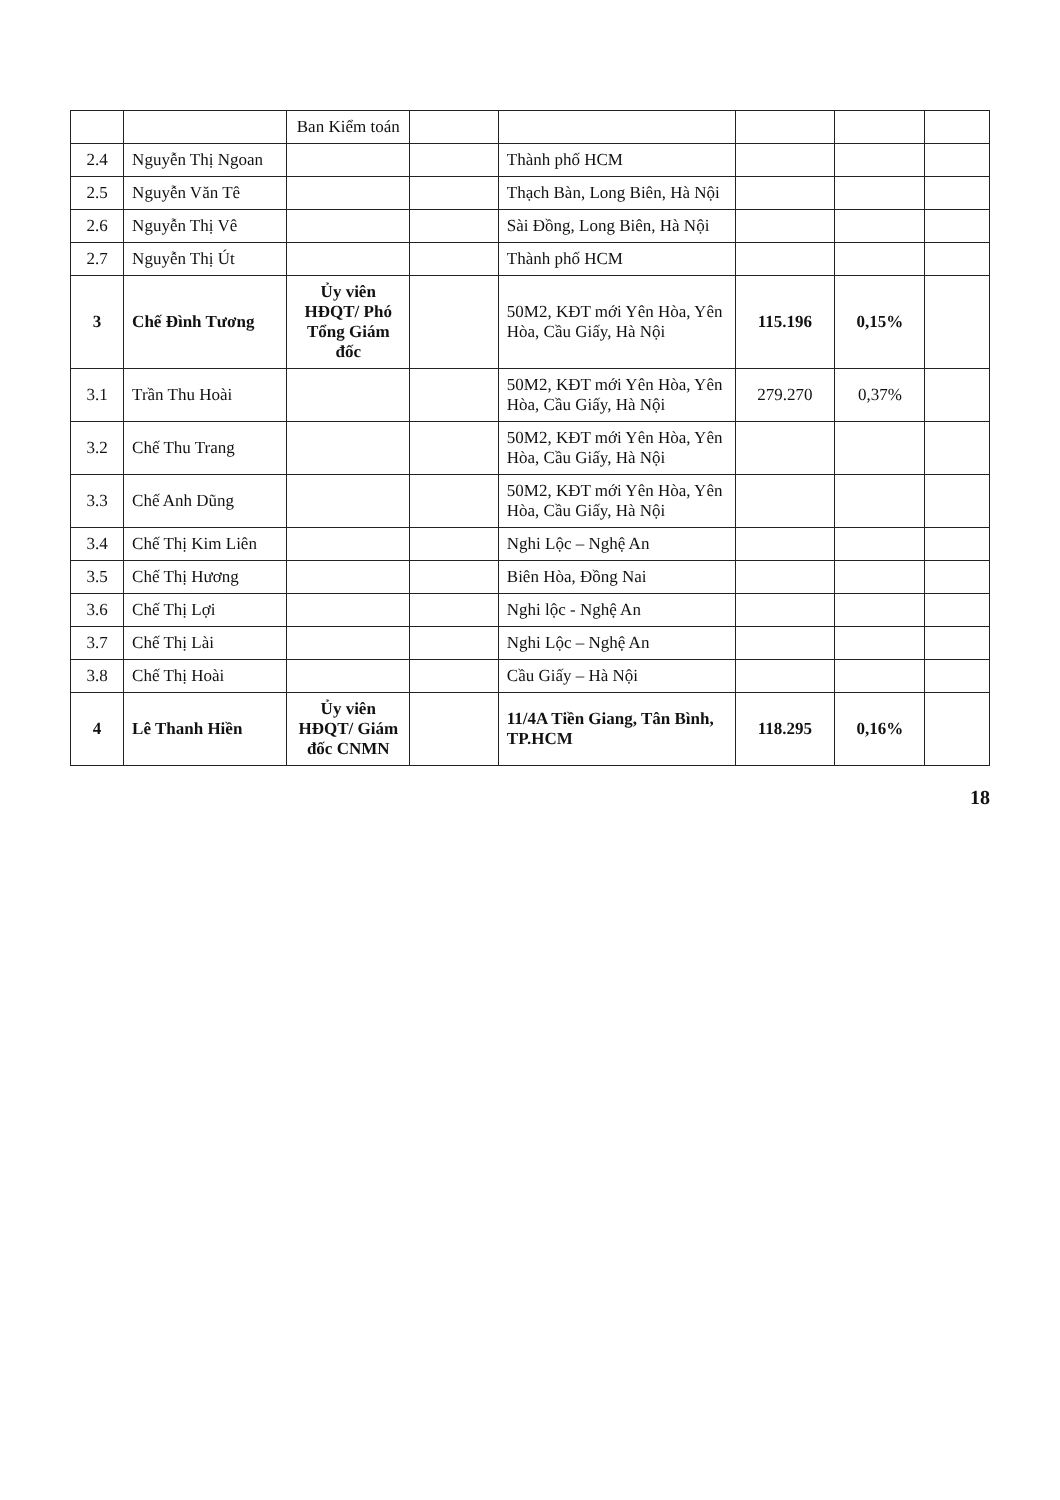| | | Ban Kiểm toán | | | | | |
| 2.4 | Nguyễn Thị Ngoan | | | Thành phố HCM | | | |
| 2.5 | Nguyễn Văn Tê | | | Thạch Bàn, Long Biên, Hà Nội | | | |
| 2.6 | Nguyễn Thị Vê | | | Sài Đồng, Long Biên, Hà Nội | | | |
| 2.7 | Nguyễn Thị Út | | | Thành phố HCM | | | |
| 3 | Chế Đình Tương | Ủy viên HĐQT/ Phó Tổng Giám đốc | | 50M2, KĐT mới Yên Hòa, Yên Hòa, Cầu Giấy, Hà Nội | 115.196 | 0,15% | |
| 3.1 | Trần Thu Hoài | | | 50M2, KĐT mới Yên Hòa, Yên Hòa, Cầu Giấy, Hà Nội | 279.270 | 0,37% | |
| 3.2 | Chế Thu Trang | | | 50M2, KĐT mới Yên Hòa, Yên Hòa, Cầu Giấy, Hà Nội | | | |
| 3.3 | Chế Anh Dũng | | | 50M2, KĐT mới Yên Hòa, Yên Hòa, Cầu Giấy, Hà Nội | | | |
| 3.4 | Chế Thị Kim Liên | | | Nghi Lộc – Nghệ An | | | |
| 3.5 | Chế Thị Hương | | | Biên Hòa, Đồng Nai | | | |
| 3.6 | Chế Thị Lợi | | | Nghi lộc - Nghệ An | | | |
| 3.7 | Chế Thị Lài | | | Nghi Lộc – Nghệ An | | | |
| 3.8 | Chế Thị Hoài | | | Cầu Giấy – Hà Nội | | | |
| 4 | Lê Thanh Hiền | Ủy viên HĐQT/ Giám đốc CNMN | | 11/4A Tiền Giang, Tân Bình, TP.HCM | 118.295 | 0,16% | |
18